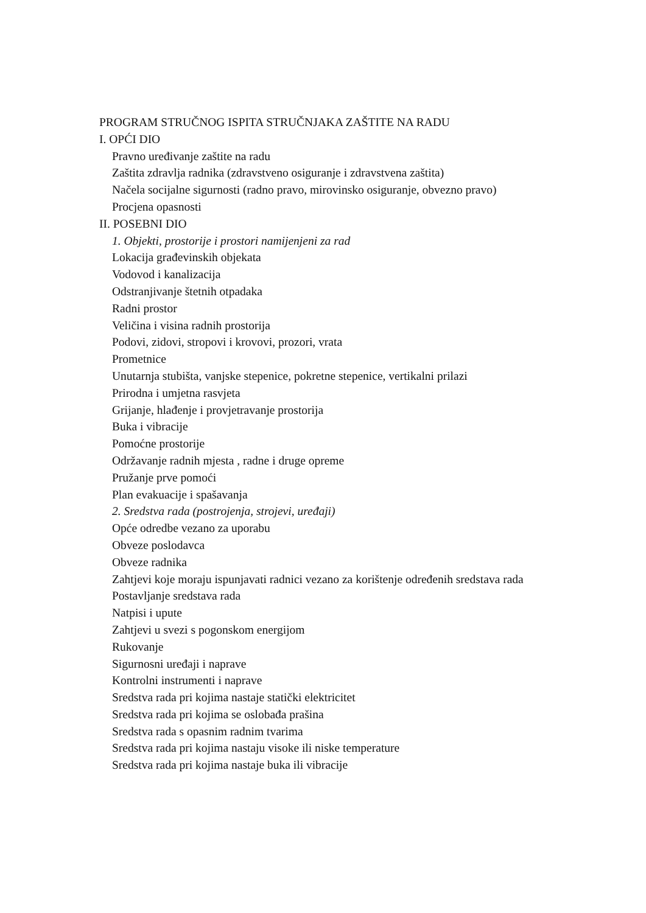PROGRAM STRUČNOG ISPITA STRUČNJAKA ZAŠTITE NA RADU
I. OPĆI DIO
Pravno uređivanje zaštite na radu
Zaštita zdravlja radnika (zdravstveno osiguranje i zdravstvena zaštita)
Načela socijalne sigurnosti (radno pravo, mirovinsko osiguranje, obvezno pravo)
Procjena opasnosti
II. POSEBNI DIO
1. Objekti, prostorije i prostori namijenjeni za rad
Lokacija građevinskih objekata
Vodovod i kanalizacija
Odstranjivanje štetnih otpadaka
Radni prostor
Veličina i visina radnih prostorija
Podovi, zidovi, stropovi i krovovi, prozori, vrata
Prometnice
Unutarnja stubišta, vanjske stepenice, pokretne stepenice, vertikalni prilazi
Prirodna i umjetna rasvjeta
Grijanje, hlađenje i provjetravanje prostorija
Buka i vibracije
Pomoćne prostorije
Održavanje radnih mjesta , radne i druge opreme
Pružanje prve pomoći
Plan evakuacije i spašavanja
2. Sredstva rada (postrojenja, strojevi, uređaji)
Opće odredbe vezano za uporabu
Obveze poslodavca
Obveze radnika
Zahtjevi koje moraju ispunjavati radnici vezano za korištenje određenih sredstava rada
Postavljanje sredstava rada
Natpisi i upute
Zahtjevi u svezi s pogonskom energijom
Rukovanje
Sigurnosni uređaji i naprave
Kontrolni instrumenti i naprave
Sredstva rada pri kojima nastaje statički elektricitet
Sredstva rada pri kojima se oslobađa prašina
Sredstva rada s opasnim radnim tvarima
Sredstva rada pri kojima nastaju visoke ili niske temperature
Sredstva rada pri kojima nastaje buka ili vibracije